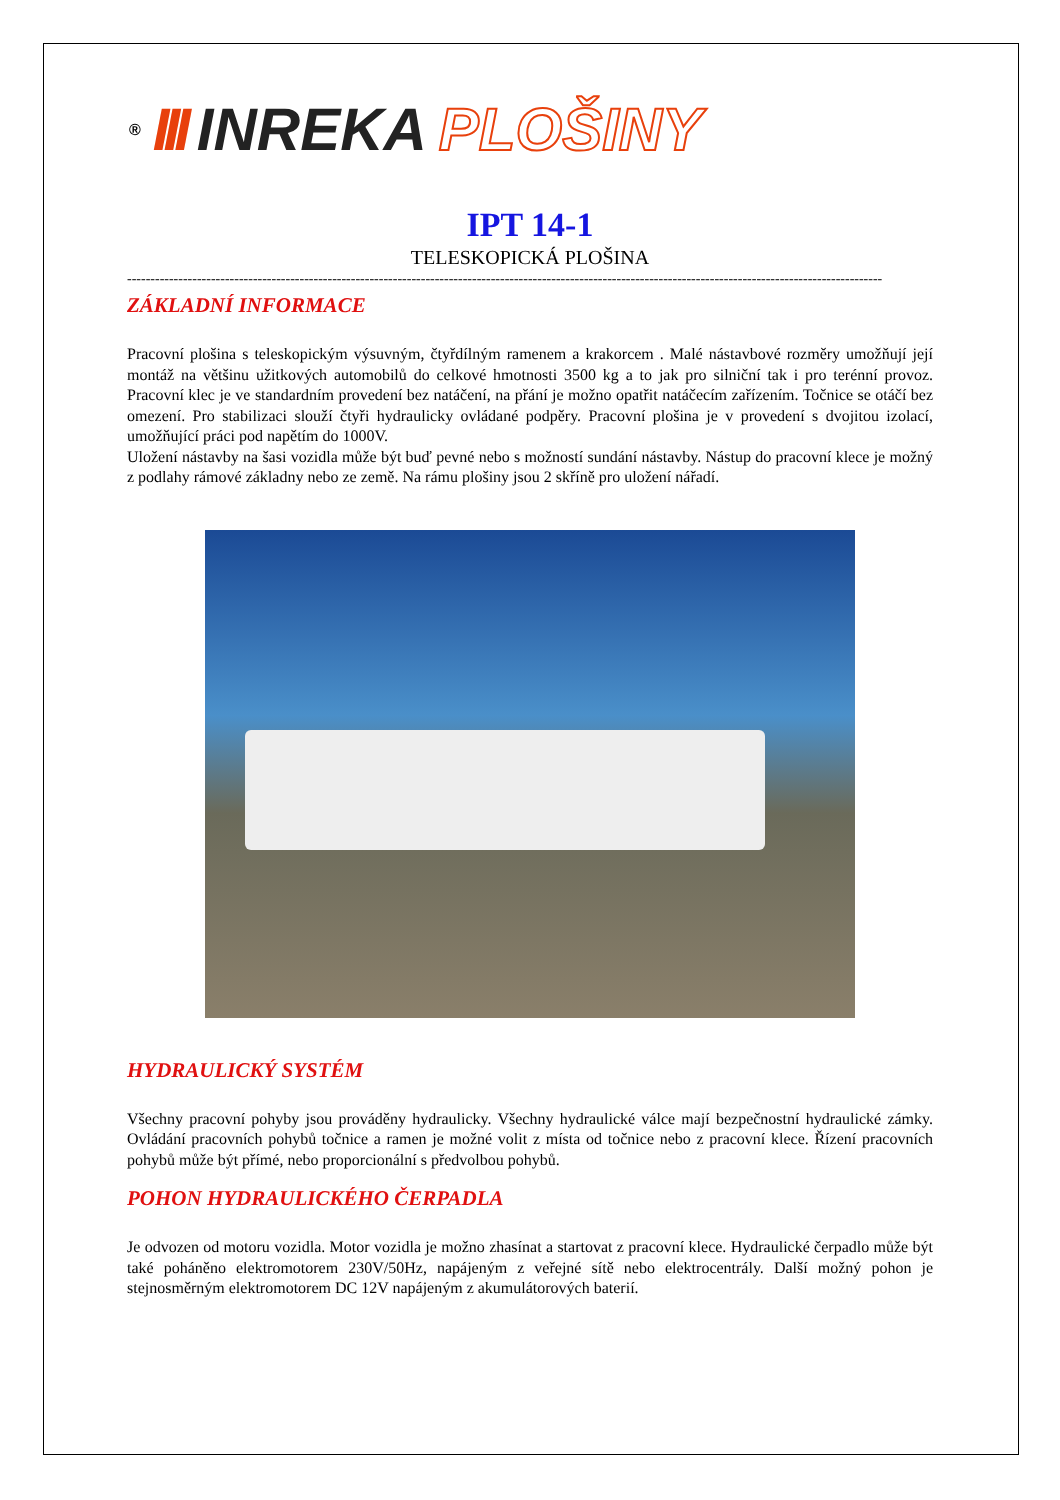® III INREKA PLOŠINY
IPT 14-1
TELESKOPICKÁ PLOŠINA
------------------------------------------------------------------------------------------------------------------------------------------------------------------
ZÁKLADNÍ INFORMACE
Pracovní plošina s teleskopickým výsuvným, čtyřdílným ramenem a krakorcem . Malé nástavbové rozměry umožňují její montáž na většinu užitkových automobilů do celkové hmotnosti 3500 kg a to jak pro silniční tak i pro terénní provoz. Pracovní klec je ve standardním provedení bez natáčení, na přání je možno opatřit natáčecím zařízením. Točnice se otáčí bez omezení. Pro stabilizaci slouží čtyři hydraulicky ovládané podpěry. Pracovní plošina je v provedení s dvojitou izolací, umožňující práci pod napětím do 1000V.
Uložení nástavby na šasi vozidla může být buď pevné nebo s možností sundání nástavby. Nástup do pracovní klece je možný z podlahy rámové základny nebo ze země. Na rámu plošiny jsou 2 skříně pro uložení nářadí.
HYDRAULICKÝ SYSTÉM
Všechny pracovní pohyby jsou prováděny hydraulicky. Všechny hydraulické válce mají bezpečnostní hydraulické zámky. Ovládání pracovních pohybů točnice a ramen je možné volit z místa od točnice nebo z pracovní klece. Řízení pracovních pohybů může být přímé, nebo proporcionální s předvolbou pohybů.
POHON HYDRAULICKÉHO ČERPADLA
Je odvozen od motoru vozidla. Motor vozidla je možno zhasínat a startovat z pracovní klece. Hydraulické čerpadlo může být také poháněno elektromotorem 230V/50Hz, napájeným z veřejné sítě nebo elektrocentrály. Další možný pohon je stejnosměrným elektromotorem DC 12V napájeným z akumulátorových baterií.